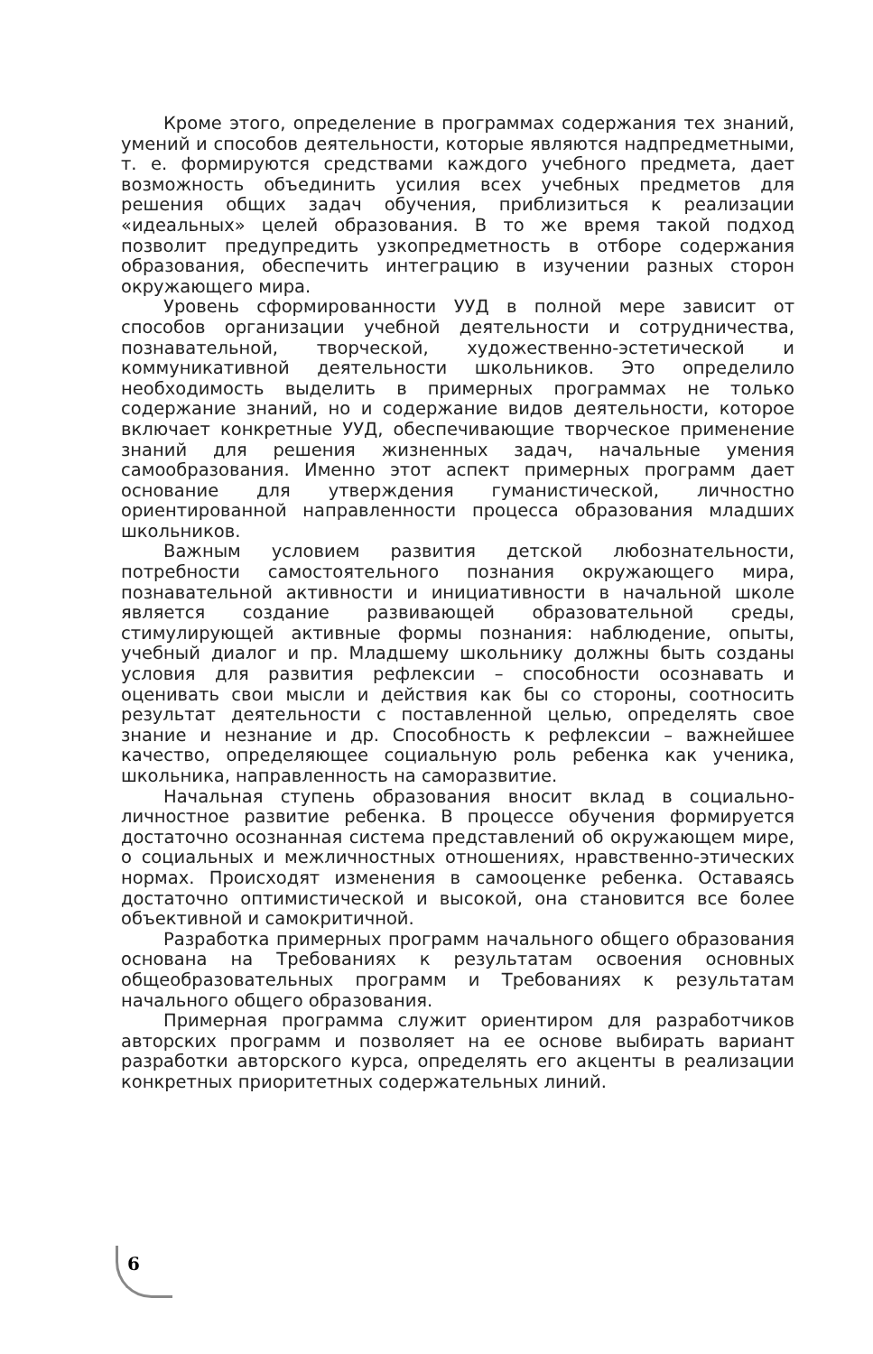Кроме этого, определение в программах содержания тех знаний, умений и способов деятельности, которые являются надпредметными, т. е. формируются средствами каждого учебного предмета, дает возможность объединить усилия всех учебных предметов для решения общих задач обучения, приблизиться к реализации «идеальных» целей образования. В то же время такой подход позволит предупредить узкопредметность в отборе содержания образования, обеспечить интеграцию в изучении разных сторон окружающего мира.
Уровень сформированности УУД в полной мере зависит от способов организации учебной деятельности и сотрудничества, познавательной, творческой, художественно-эстетической и коммуникативной деятельности школьников. Это определило необходимость выделить в примерных программах не только содержание знаний, но и содержание видов деятельности, которое включает конкретные УУД, обеспечивающие творческое применение знаний для решения жизненных задач, начальные умения самообразования. Именно этот аспект примерных программ дает основание для утверждения гуманистической, личностно ориентированной направленности процесса образования младших школьников.
Важным условием развития детской любознательности, потребности самостоятельного познания окружающего мира, познавательной активности и инициативности в начальной школе является создание развивающей образовательной среды, стимулирующей активные формы познания: наблюдение, опыты, учебный диалог и пр. Младшему школьнику должны быть созданы условия для развития рефлексии – способности осознавать и оценивать свои мысли и действия как бы со стороны, соотносить результат деятельности с поставленной целью, определять свое знание и незнание и др. Способность к рефлексии – важнейшее качество, определяющее социальную роль ребенка как ученика, школьника, направленность на саморазвитие.
Начальная ступень образования вносит вклад в социально-личностное развитие ребенка. В процессе обучения формируется достаточно осознанная система представлений об окружающем мире, о социальных и межличностных отношениях, нравственно-этических нормах. Происходят изменения в самооценке ребенка. Оставаясь достаточно оптимистической и высокой, она становится все более объективной и самокритичной.
Разработка примерных программ начального общего образования основана на Требованиях к результатам освоения основных общеобразовательных программ и Требованиях к результатам начального общего образования.
Примерная программа служит ориентиром для разработчиков авторских программ и позволяет на ее основе выбирать вариант разработки авторского курса, определять его акценты в реализации конкретных приоритетных содержательных линий.
6